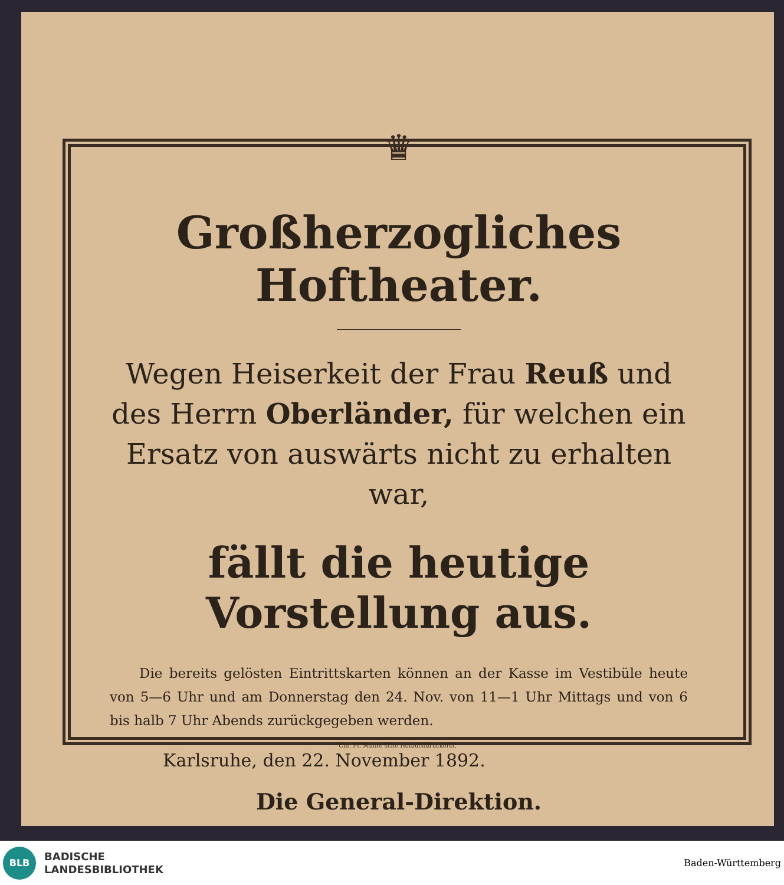♛
Großherzogliches Hoftheater.
Wegen Heiserkeit der Frau Reuß und des Herrn Oberländer, für welchen ein Ersatz von auswärts nicht zu erhalten war,
fällt die heutige Vorstellung aus.
Die bereits gelösten Eintrittskarten können an der Kasse im Vestibüle heute von 5—6 Uhr und am Donnerstag den 24. Nov. von 11—1 Uhr Mittags und von 6 bis halb 7 Uhr Abends zurückgegeben werden.
Karlsruhe, den 22. November 1892.
Die General-Direktion.
Chr. Fr. Müller'sche Hofbuchdruckerei.
BLB
BADISCHE
LANDESBIBLIOTHEK
Baden-Württemberg